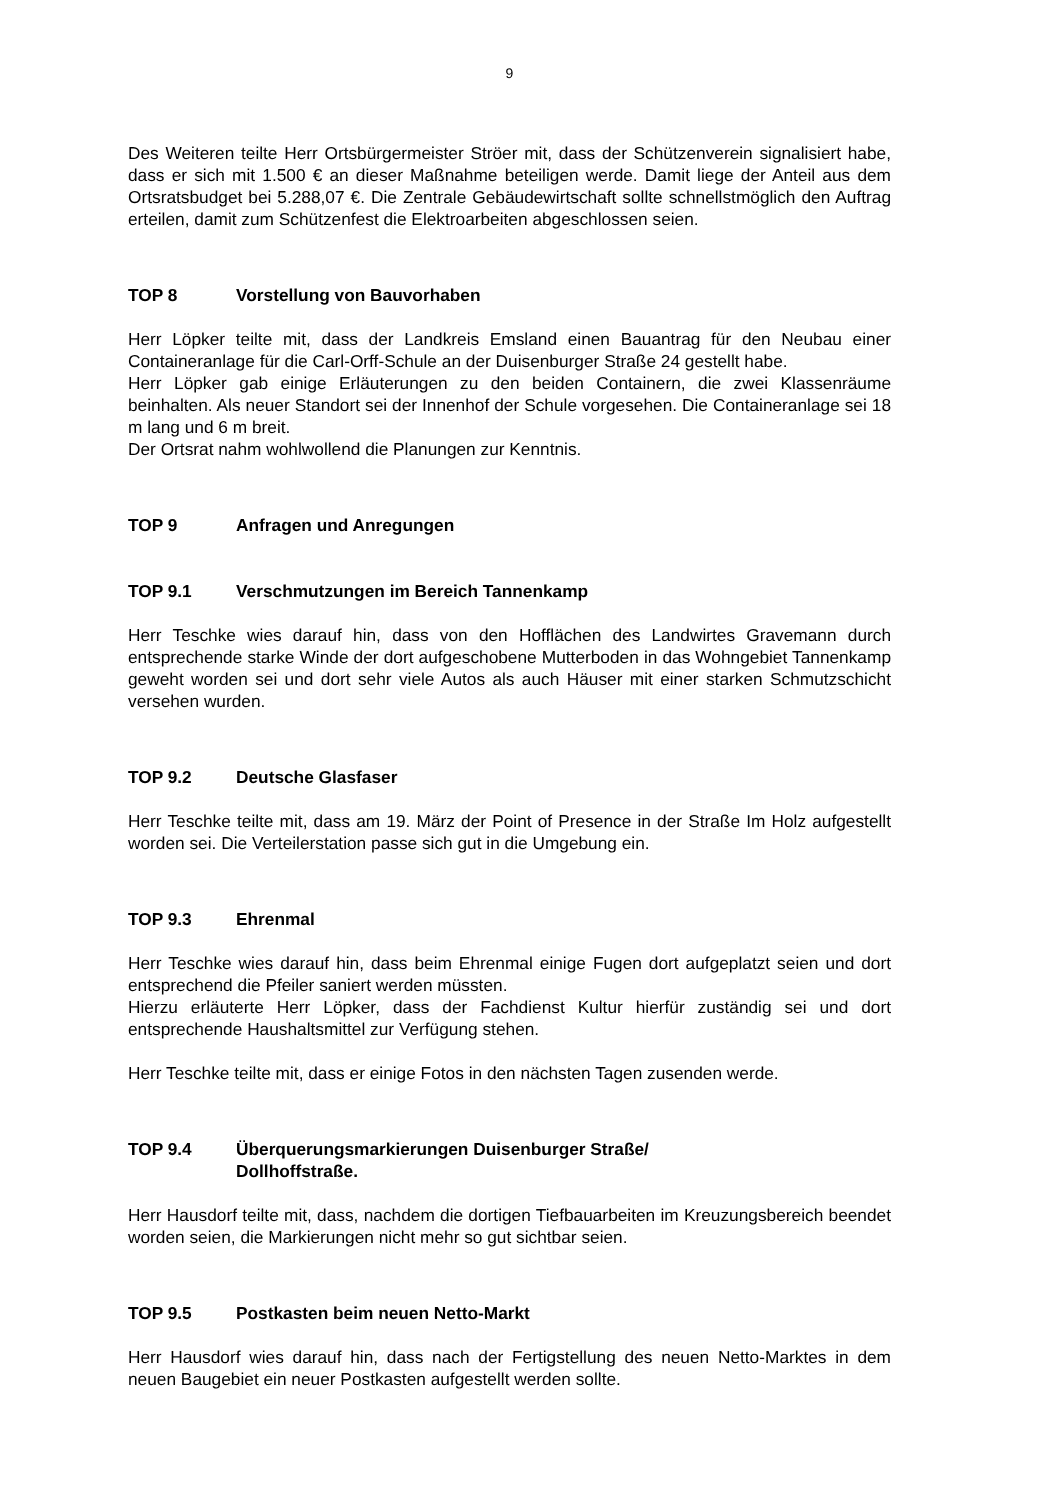9
Des Weiteren teilte Herr Ortsbürgermeister Ströer mit, dass der Schützenverein signalisiert habe, dass er sich mit 1.500 € an dieser Maßnahme beteiligen werde. Damit liege der Anteil aus dem Ortsratsbudget bei 5.288,07 €. Die Zentrale Gebäudewirtschaft sollte schnellstmöglich den Auftrag erteilen, damit zum Schützenfest die Elektroarbeiten abgeschlossen seien.
TOP 8 Vorstellung von Bauvorhaben
Herr Löpker teilte mit, dass der Landkreis Emsland einen Bauantrag für den Neubau einer Containeranlage für die Carl-Orff-Schule an der Duisenburger Straße 24 gestellt habe.
Herr Löpker gab einige Erläuterungen zu den beiden Containern, die zwei Klassenräume beinhalten. Als neuer Standort sei der Innenhof der Schule vorgesehen. Die Containeranlage sei 18 m lang und 6 m breit.
Der Ortsrat nahm wohlwollend die Planungen zur Kenntnis.
TOP 9 Anfragen und Anregungen
TOP 9.1 Verschmutzungen im Bereich Tannenkamp
Herr Teschke wies darauf hin, dass von den Hofflächen des Landwirtes Gravemann durch entsprechende starke Winde der dort aufgeschobene Mutterboden in das Wohngebiet Tannenkamp geweht worden sei und dort sehr viele Autos als auch Häuser mit einer starken Schmutzschicht versehen wurden.
TOP 9.2 Deutsche Glasfaser
Herr Teschke teilte mit, dass am 19. März der Point of Presence in der Straße Im Holz aufgestellt worden sei. Die Verteilerstation passe sich gut in die Umgebung ein.
TOP 9.3 Ehrenmal
Herr Teschke wies darauf hin, dass beim Ehrenmal einige Fugen dort aufgeplatzt seien und dort entsprechend die Pfeiler saniert werden müssten.
Hierzu erläuterte Herr Löpker, dass der Fachdienst Kultur hierfür zuständig sei und dort entsprechende Haushaltsmittel zur Verfügung stehen.
Herr Teschke teilte mit, dass er einige Fotos in den nächsten Tagen zusenden werde.
TOP 9.4 Überquerungsmarkierungen Duisenburger Straße/
Dollhoffstraße.
Herr Hausdorf teilte mit, dass, nachdem die dortigen Tiefbauarbeiten im Kreuzungsbereich beendet worden seien, die Markierungen nicht mehr so gut sichtbar seien.
TOP 9.5 Postkasten beim neuen Netto-Markt
Herr Hausdorf wies darauf hin, dass nach der Fertigstellung des neuen Netto-Marktes in dem neuen Baugebiet ein neuer Postkasten aufgestellt werden sollte.